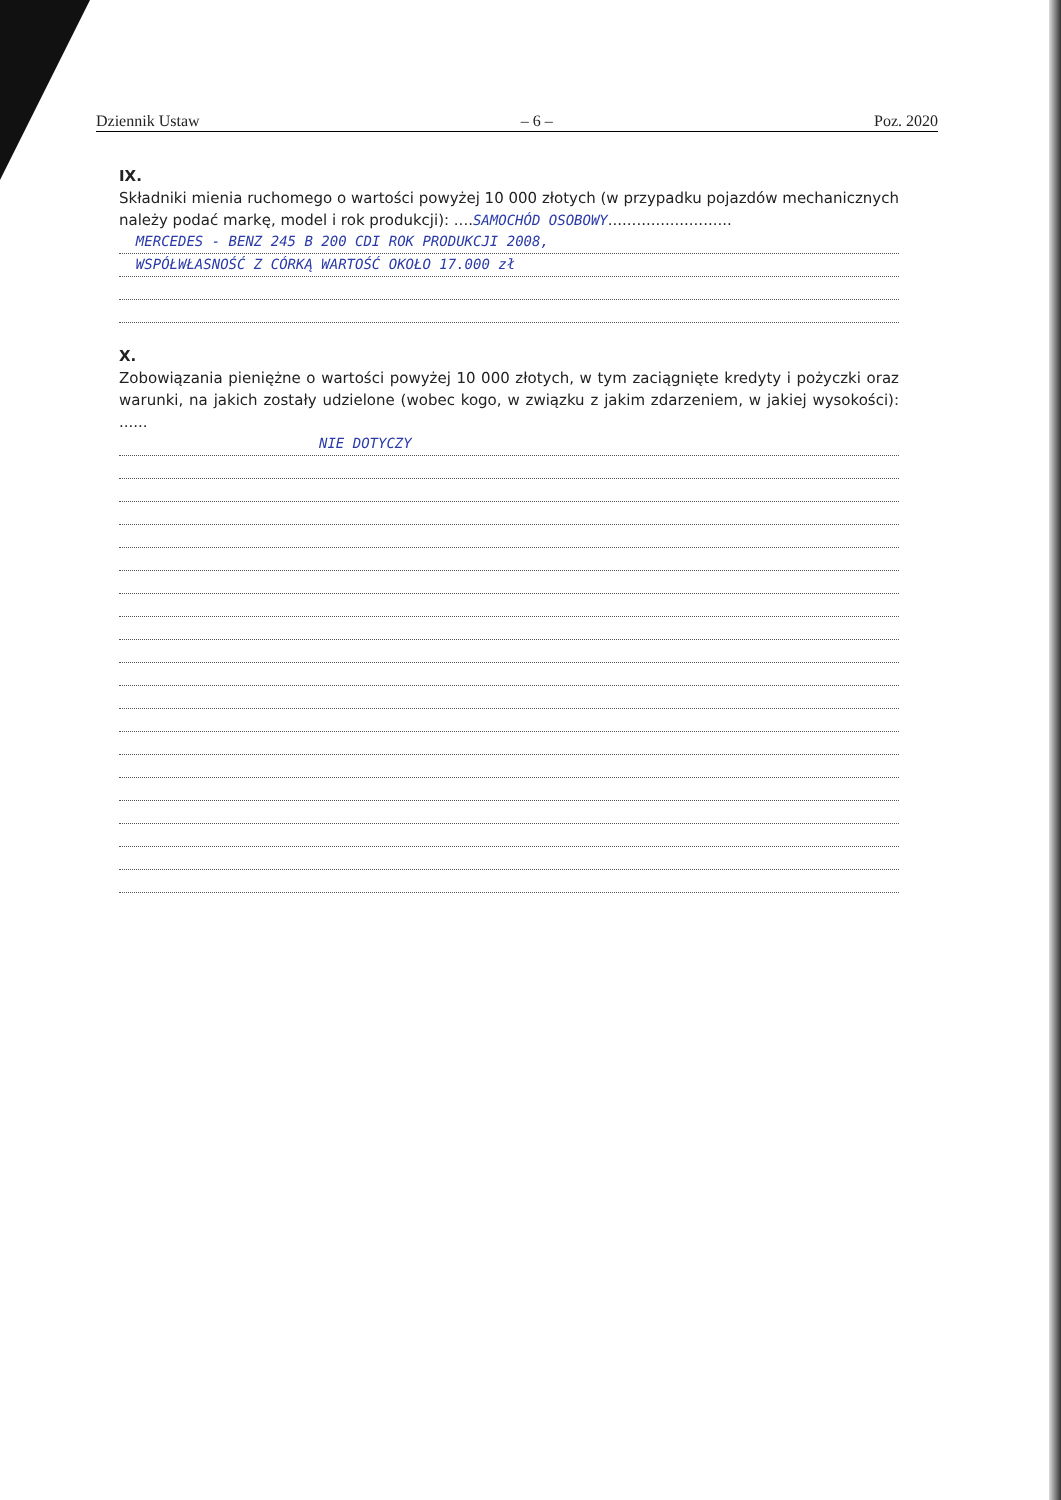Dziennik Ustaw – 6 – Poz. 2020
IX.
Składniki mienia ruchomego o wartości powyżej 10 000 złotych (w przypadku pojazdów mechanicznych należy podać markę, model i rok produkcji): ....SAMOCHÓD OSOBOWY..........................
MERCEDES - BENZ 245 B 200 CDI ROK PRODUKCJI 2008,
WSPÓŁWŁASNOŚĆ Z CÓRKĄ WARTOŚĆ OKOŁO 17.000 zł
X.
Zobowiązania pieniężne o wartości powyżej 10 000 złotych, w tym zaciągnięte kredyty i pożyczki oraz warunki, na jakich zostały udzielone (wobec kogo, w związku z jakim zdarzeniem, w jakiej wysokości): ......
NIE DOTYCZY